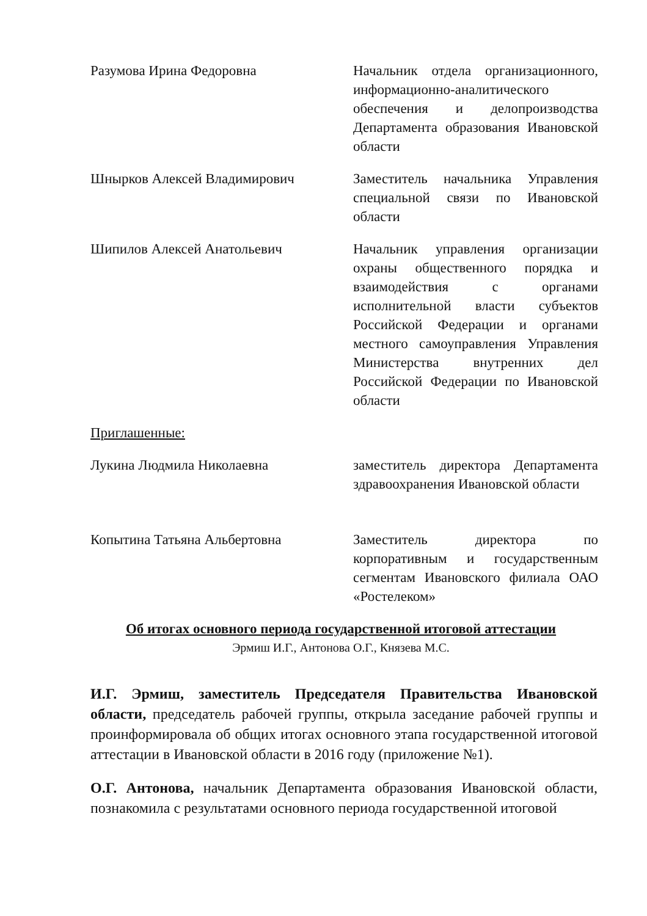Разумова Ирина Федоровна Начальник отдела организационного, информационно-аналитического обеспечения и делопроизводства Департамента образования Ивановской области
Шнырков Алексей Владимирович Заместитель начальника Управления специальной связи по Ивановской области
Шипилов Алексей Анатольевич Начальник управления организации охраны общественного порядка и взаимодействия с органами исполнительной власти субъектов Российской Федерации и органами местного самоуправления Управления Министерства внутренних дел Российской Федерации по Ивановской области
Приглашенные:
Лукина Людмила Николаевна заместитель директора Департамента здравоохранения Ивановской области
Копытина Татьяна Альбертовна Заместитель директора по корпоративным и государственным сегментам Ивановского филиала ОАО «Ростелеком»
Об итогах основного периода государственной итоговой аттестации
Эрмиш И.Г., Антонова О.Г., Князева М.С.
И.Г. Эрмиш, заместитель Председателя Правительства Ивановской области, председатель рабочей группы, открыла заседание рабочей группы и проинформировала об общих итогах основного этапа государственной итоговой аттестации в Ивановской области в 2016 году (приложение №1).
О.Г. Антонова, начальник Департамента образования Ивановской области, познакомила с результатами основного периода государственной итоговой